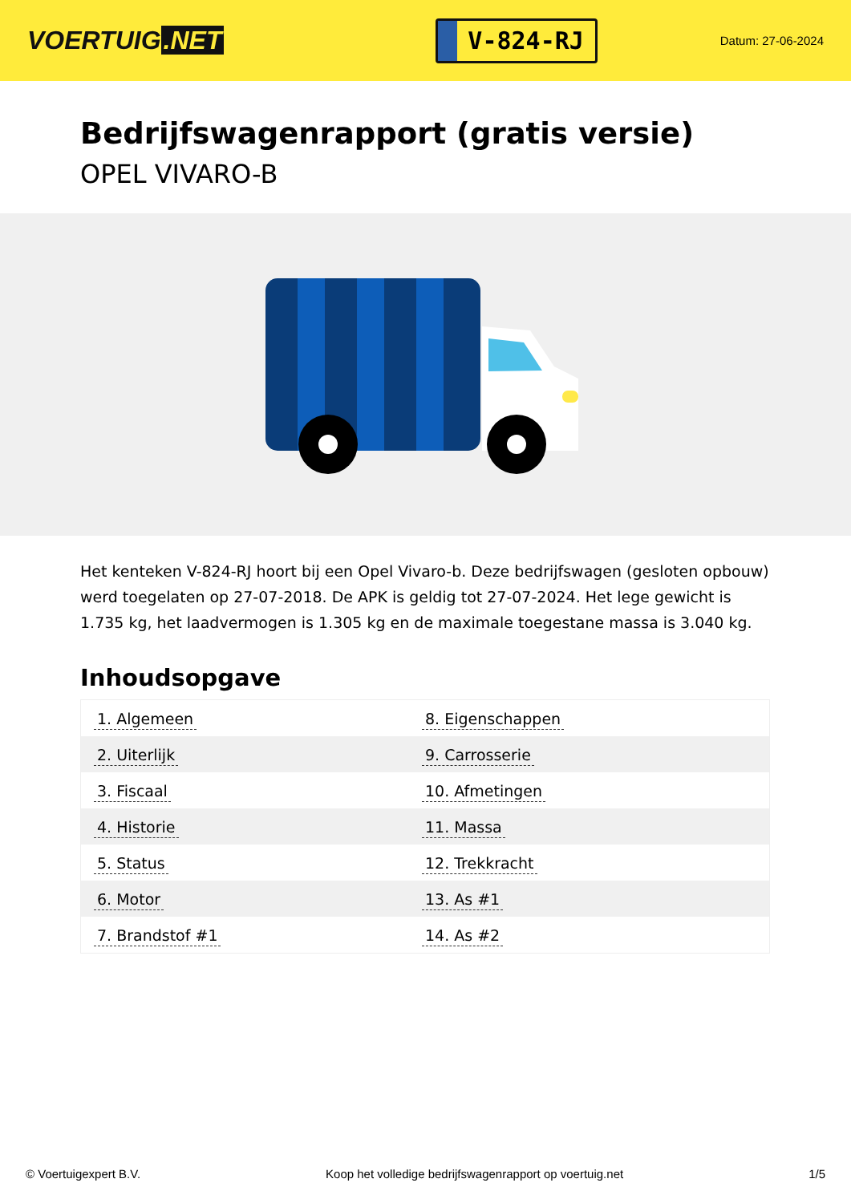VOERTUIG.NET
V-824-RJ
Datum: 27-06-2024
Bedrijfswagenrapport (gratis versie)
OPEL VIVARO-B
Het kenteken V-824-RJ hoort bij een Opel Vivaro-b. Deze bedrijfswagen (gesloten opbouw) werd toegelaten op 27-07-2018. De APK is geldig tot 27-07-2024. Het lege gewicht is 1.735 kg, het laadvermogen is 1.305 kg en de maximale toegestane massa is 3.040 kg.
Inhoudsopgave
| 1. Algemeen | 8. Eigenschappen |
| 2. Uiterlijk | 9. Carrosserie |
| 3. Fiscaal | 10. Afmetingen |
| 4. Historie | 11. Massa |
| 5. Status | 12. Trekkracht |
| 6. Motor | 13. As #1 |
| 7. Brandstof #1 | 14. As #2 |
© Voertuigexpert B.V. Koop het volledige bedrijfswagenrapport op voertuig.net 1/5